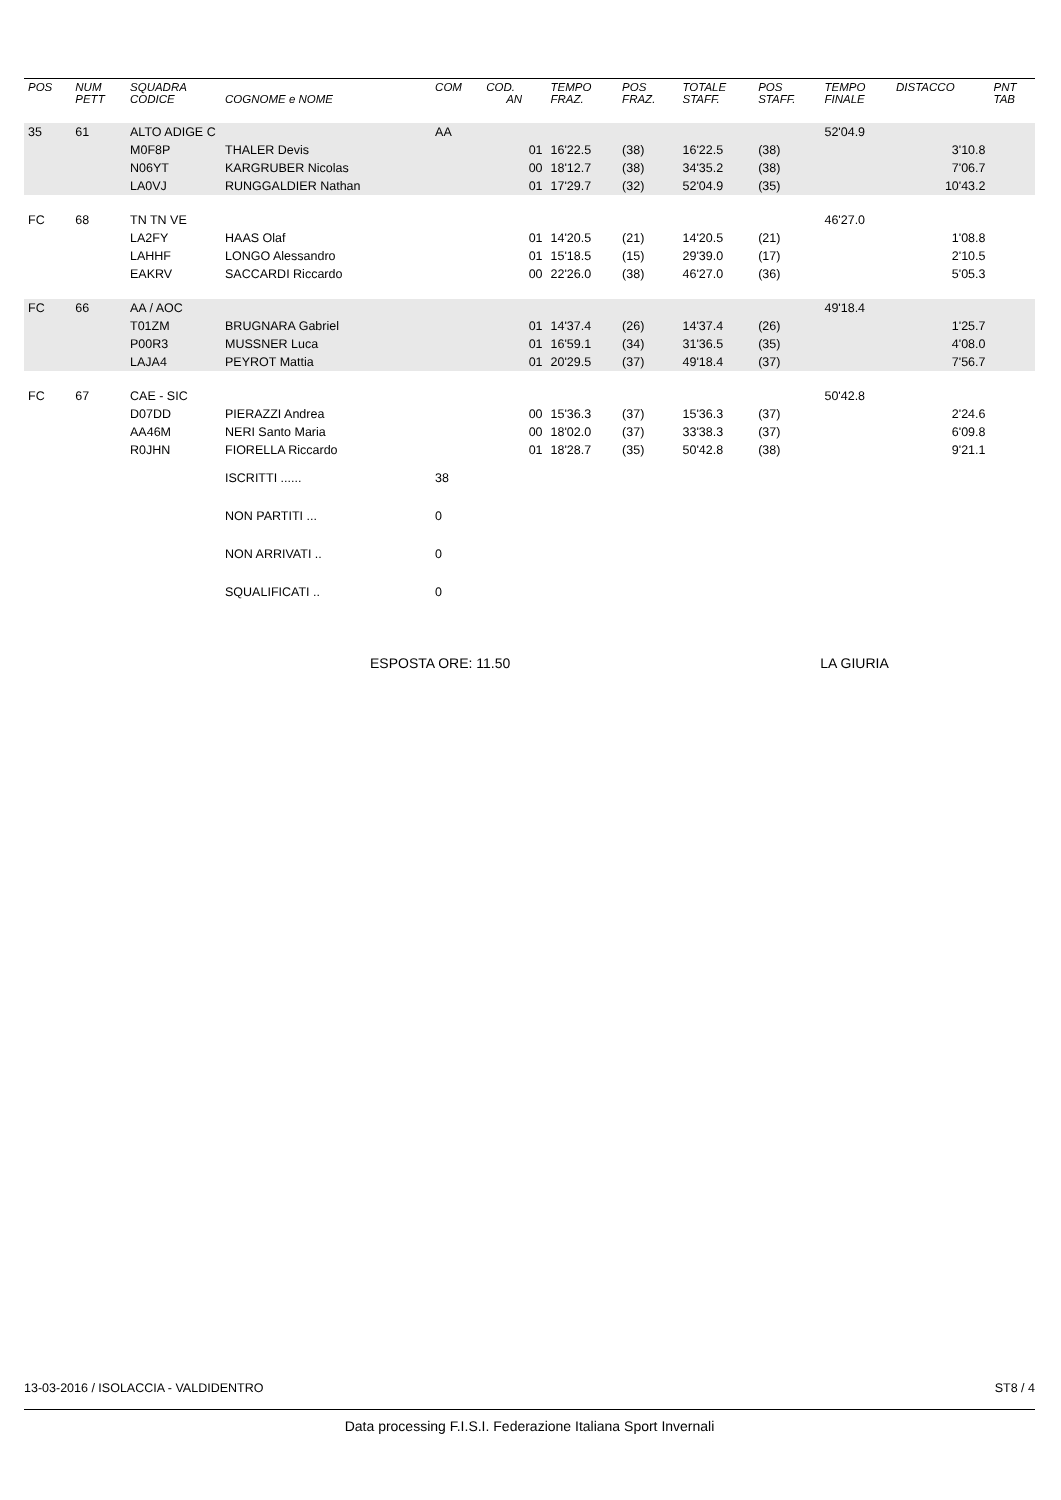| POS | NUM PETT | SQUADRA CODICE | COGNOME e NOME | COM | COD. AN | TEMPO FRAZ. | POS FRAZ. | TOTALE STAFF. | POS STAFF. | TEMPO FINALE | DISTACCO | PNT TAB |
| --- | --- | --- | --- | --- | --- | --- | --- | --- | --- | --- | --- | --- |
| 35 | 61 | ALTO ADIGE C | | AA | | | | | | 52'04.9 | | |
| | | M0F8P | THALER Devis | | 01 | 16'22.5 | (38) | 16'22.5 | (38) | | 3'10.8 | |
| | | N06YT | KARGRUBER Nicolas | | 00 | 18'12.7 | (38) | 34'35.2 | (38) | | 7'06.7 | |
| | | LA0VJ | RUNGGALDIER Nathan | | 01 | 17'29.7 | (32) | 52'04.9 | (35) | | 10'43.2 | |
| FC | 68 | TN TN VE | | | | | | | | 46'27.0 | | |
| | | LA2FY | HAAS Olaf | | 01 | 14'20.5 | (21) | 14'20.5 | (21) | | 1'08.8 | |
| | | LAHHF | LONGO Alessandro | | 01 | 15'18.5 | (15) | 29'39.0 | (17) | | 2'10.5 | |
| | | EAKRV | SACCARDI Riccardo | | 00 | 22'26.0 | (38) | 46'27.0 | (36) | | 5'05.3 | |
| FC | 66 | AA / AOC | | | | | | | | 49'18.4 | | |
| | | T01ZM | BRUGNARA Gabriel | | 01 | 14'37.4 | (26) | 14'37.4 | (26) | | 1'25.7 | |
| | | P00R3 | MUSSNER Luca | | 01 | 16'59.1 | (34) | 31'36.5 | (35) | | 4'08.0 | |
| | | LAJA4 | PEYROT Mattia | | 01 | 20'29.5 | (37) | 49'18.4 | (37) | | 7'56.7 | |
| FC | 67 | CAE - SIC | | | | | | | | 50'42.8 | | |
| | | D07DD | PIERAZZI Andrea | | 00 | 15'36.3 | (37) | 15'36.3 | (37) | | 2'24.6 | |
| | | AA46M | NERI Santo Maria | | 00 | 18'02.0 | (37) | 33'38.3 | (37) | | 6'09.8 | |
| | | R0JHN | FIORELLA Riccardo | | 01 | 18'28.7 | (35) | 50'42.8 | (38) | | 9'21.1 | |
| | | | ISCRITTI ...... | 38 | | | | | | | | |
| | | | NON PARTITI ... | 0 | | | | | | | | |
| | | | NON ARRIVATI .. | 0 | | | | | | | | |
| | | | SQUALIFICATI .. | 0 | | | | | | | | |
ESPOSTA ORE: 11.50 LA GIURIA
13-03-2016 / ISOLACCIA - VALDIDENTRO ST8 / 4
Data processing F.I.S.I. Federazione Italiana Sport Invernali